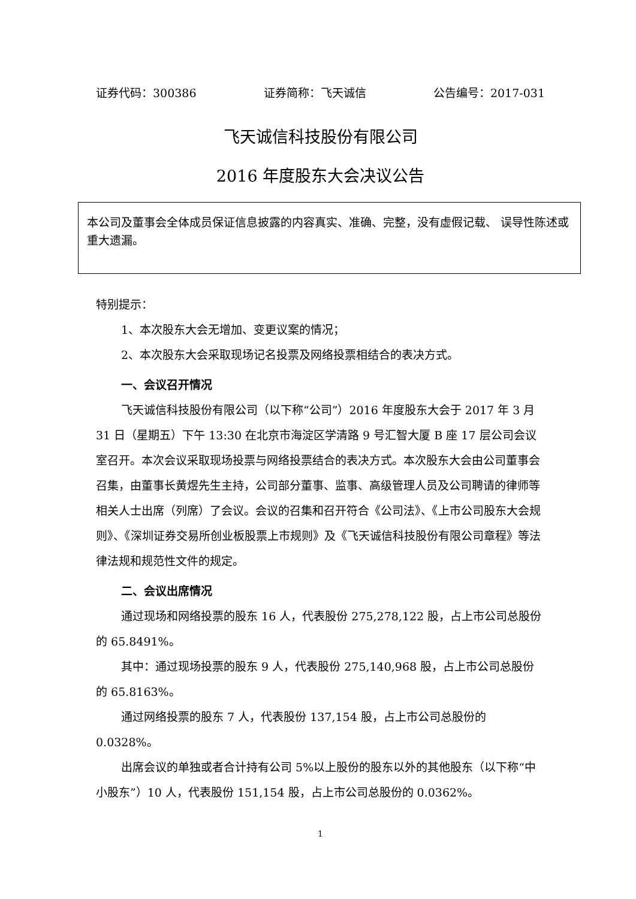证券代码：300386 证券简称：飞天诚信 公告编号：2017-031
飞天诚信科技股份有限公司
2016 年度股东大会决议公告
本公司及董事会全体成员保证信息披露的内容真实、准确、完整，没有虚假记载、 误导性陈述或重大遗漏。
特别提示：
1、本次股东大会无增加、变更议案的情况；
2、本次股东大会采取现场记名投票及网络投票相结合的表决方式。
一、会议召开情况
飞天诚信科技股份有限公司（以下称“公司”）2016 年度股东大会于 2017 年 3 月 31 日（星期五）下午 13:30 在北京市海淀区学清路 9 号汇智大厦 B 座 17 层公司会议室召开。本次会议采取现场投票与网络投票结合的表决方式。本次股东大会由公司董事会召集，由董事长黄煜先生主持，公司部分董事、监事、高级管理人员及公司聘请的律师等相关人士出席（列席）了会议。会议的召集和召开符合《公司法》、《上市公司股东大会规则》、《深圳证券交易所创业板股票上市规则》及《飞天诚信科技股份有限公司章程》等法律法规和规范性文件的规定。
二、会议出席情况
通过现场和网络投票的股东 16 人，代表股份 275,278,122 股，占上市公司总股份的 65.8491%。
其中：通过现场投票的股东 9 人，代表股份 275,140,968 股，占上市公司总股份的 65.8163%。
通过网络投票的股东 7 人，代表股份 137,154 股，占上市公司总股份的 0.0328%。
出席会议的单独或者合计持有公司 5%以上股份的股东以外的其他股东（以下称“中小股东”）10 人，代表股份 151,154 股，占上市公司总股份的 0.0362%。
1